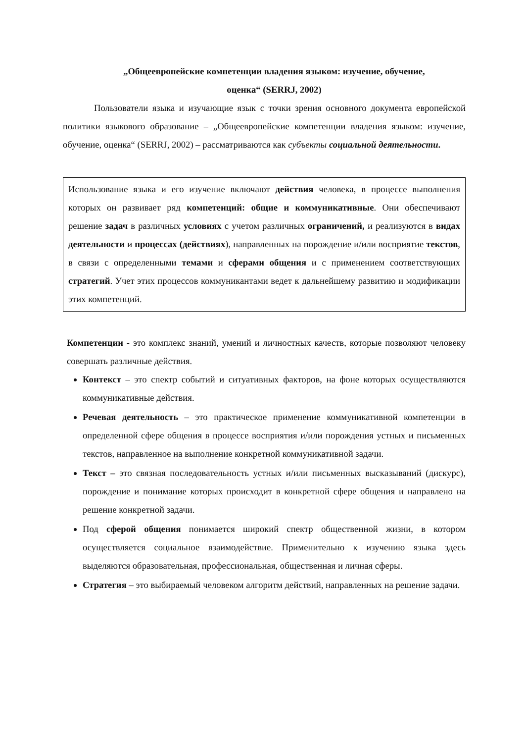„Общеевропейские компетенции владения языком: изучение, обучение,
оценка“ (SERRJ, 2002)
Пользователи языка и изучающие язык с точки зрения основного документа европейской политики языкового образование – „Общеевропейские компетенции владения языком: изучение, обучение, оценка“ (SERRJ, 2002) – рассматриваются как субъекты социальной деятельности.
Использование языка и его изучение включают действия человека, в процессе выполнения которых он развивает ряд компетенций: общие и коммуникативные. Они обеспечивают решение задач в различных условиях с учетом различных ограничений, и реализуются в видах деятельности и процессах (действиях), направленных на порождение и/или восприятие текстов, в связи с определенными темами и сферами общения и с применением соответствующих стратегий. Учет этих процессов коммуникантами ведет к дальнейшему развитию и модификации этих компетенций.
Компетенции - это комплекс знаний, умений и личностных качеств, которые позволяют человеку совершать различные действия.
Контекст – это спектр событий и ситуативных факторов, на фоне которых осуществляются коммуникативные действия.
Речевая деятельность – это практическое применение коммуникативной компетенции в определенной сфере общения в процессе восприятия и/или порождения устных и письменных текстов, направленное на выполнение конкретной коммуникативной задачи.
Текст – это связная последовательность устных и/или письменных высказываний (дискурс), порождение и понимание которых происходит в конкретной сфере общения и направлено на решение конкретной задачи.
Под сферой общения понимается широкий спектр общественной жизни, в котором осуществляется социальное взаимодействие. Применительно к изучению языка здесь выделяются образовательная, профессиональная, общественная и личная сферы.
Стратегия – это выбираемый человеком алгоритм действий, направленных на решение задачи.